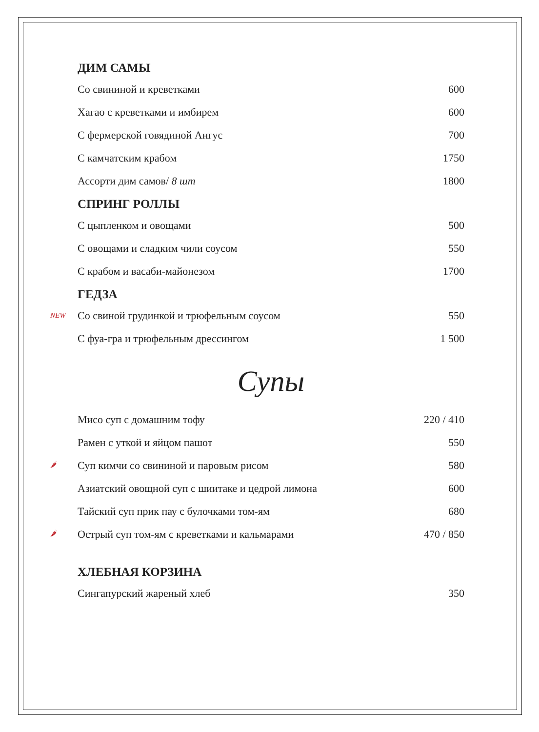ДИМ САМЫ
Со свининой и креветками 600
Хагао с креветками и имбирем 600
С фермерской говядиной Ангус 700
С камчатским крабом 1750
Ассорти дим самов/ 8 шт 1800
СПРИНГ РОЛЛЫ
С цыпленком и овощами 500
С овощами и сладким чили соусом 550
С крабом и васаби-майонезом 1700
ГЕДЗА
NEW Со свиной грудинкой и трюфельным соусом 550
С фуа-гра и трюфельным дрессингом 1 500
Супы
Мисо суп с домашним тофу 220 / 410
Рамен с уткой и яйцом пашот 550
🌶 Суп кимчи со свининой и паровым рисом 580
Азиатский овощной суп с шиитаке и цедрой лимона 600
Тайский суп прик пау с булочками том-ям 680
🌶 Острый суп том-ям с креветками и кальмарами 470 / 850
ХЛЕБНАЯ КОРЗИНА
Сингапурский жареный хлеб 350